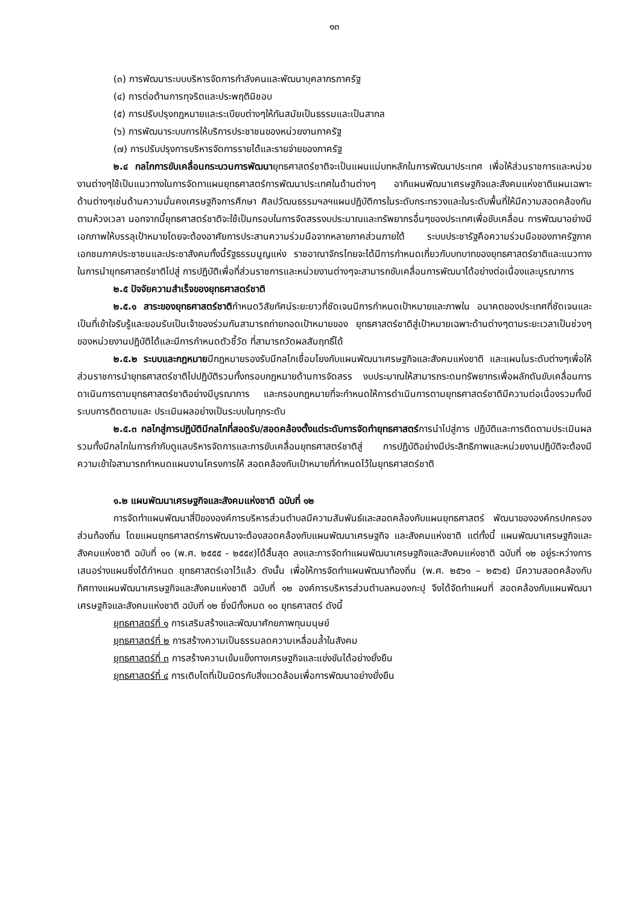๑๓
(๓) การพัฒนาระบบบริหารจัดการกำลังคนและพัฒนาบุคลากรภาครัฐ
(๔) การต่อต้านการทุจริตและประพฤติมิชอบ
(๕) การปรับปรุงกฎหมายและระเบียบต่างๆให้ทันสมัยเป็นธรรมและเป็นสากล
(๖) การพัฒนาระบบการให้บริการประชาชนของหน่วยงานภาครัฐ
(๗) การปรับปรุงการบริหารจัดการรายได้และรายจ่ายของภาครัฐ
๒.๔ กลไกการขับเคลื่อนกระบวนการพัฒนายุทธศาสตร์ชาติจะเป็นแผนแม่บทหลักในการพัฒนาประเทศ เพื่อให้ส่วนราชการและหน่วยงานต่างๆใช้เป็นแนวทางในการจัดทาแผนยุทธศาสตร์การพัฒนาประเทศในด้านต่างๆ อาทิแผนพัฒนาเศรษฐกิจและสังคมแห่งชาติแผนเฉพาะด้านต่างๆเช่นด้านความมั่นคงเศรษฐกิจการศึกษา ศิลปวัฒนธรรมฯลฯแผนปฏิบัติการในระดับกระทรวงและในระดับพื้นที่ให้มีความสอดคล้องกันตามห้วงเวลา นอกจากนี้ยุทธศาสตร์ชาติจะใช้เป็นกรอบในการจัดสรรงบประมาณและทรัพยากรอื่นๆของประเทศเพื่อขับเคลื่อน การพัฒนาอย่างมีเอกภาพให้บรรลุเป้าหมายโดยจะต้องอาศัยการประสานความร่วมมือจากหลายภาคส่วนภายใต้ ระบบประชารัฐคือความร่วมมือของภาครัฐภาคเอกชนภาคประชาชนและประชาสังคมทั้งนี้รัฐธรรมนูญแห่ง ราชอาณาจักรไทยจะได้มีการกำหนดเกี่ยวกับบทบาทของยุทธศาสตร์ชาติและแนวทางในการนำยุทธศาสตร์ชาติไปสู่ การปฏิบัติเพื่อที่ส่วนราชการและหน่วยงานต่างๆจะสามารถขับเคลื่อนการพัฒนาได้อย่างต่อเนื่องและบูรณาการ
๒.๕ ปัจจัยความสำเร็จของยุทธศาสตร์ชาติ
๒.๕.๑ สาระของยุทธศาสตร์ชาติกำหนดวิสัยทัศน์ระยะยาวที่ชัดเจนมีการกำหนดเป้าหมายและภาพใน อนาคตของประเทศที่ชัดเจนและเป็นที่เข้าใจรับรู้และยอมรับเป็นเจ้าของร่วมกันสามารถถ่ายทอดเป้าหมายของ ยุทธศาสตร์ชาติสู่เป้าหมายเฉพาะด้านต่างๆตามระยะเวลาเป็นช่วงๆของหน่วยงานปฏิบัติได้และมีการกำหนดตัวชี้วัด ที่สามารถวัดผลสัมฤทธิ์ได้
๒.๕.๒ ระบบและกฎหมายมีกฎหมายรองรับมีกลไกเชื่อมโยงกับแผนพัฒนาเศรษฐกิจและสังคมแห่งชาติ และแผนในระดับต่างๆเพื่อให้ส่วนราชการนำยุทธศาสตร์ชาติไปปฏิบัติรวมทั้งกรอบกฎหมายด้านการจัดสรร งบประมาณให้สามารถระดมทรัพยากรเพื่อผลักดันขับเคลื่อนการดาเนินการตามยุทธศาสตร์ชาติอย่างมีบูรณาการ และกรอบกฎหมายที่จะกำหนดให้การดำเนินการตามยุทธศาสตร์ชาติมีความต่อเนื่องรวมทั้งมีระบบการติดตามและ ประเมินผลอย่างเป็นระบบในทุกระดับ
๒.๕.๓ กลไกสู่การปฏิบัติมีกลไกที่สอดรับ/สอดคล้องตั้งแต่ระดับการจัดทำยุทธศาสตร์การนำไปสู่การ ปฏิบัติและการติดตามประเมินผลรวมทั้งมีกลไกในการกำกับดูแลบริหารจัดการและการขับเคลื่อนยุทธศาสตร์ชาติสู่ การปฏิบัติอย่างมีประสิทธิภาพและหน่วยงานปฏิบัติจะต้องมีความเข้าใจสามารถกำหนดแผนงานโครงการให้ สอดคล้องกับเป้าหมายที่กำหนดไว้ในยุทธศาสตร์ชาติ
๑.๒ แผนพัฒนาเศรษฐกิจและสังคมแห่งชาติ ฉบับที่ ๑๒
การจัดทำแผนพัฒนาสี่ปีขององค์การบริหารส่วนตำบลมีความสัมพันธ์และสอดคล้องกับแผนยุทธศาสตร์ พัฒนาขององค์กรปกครองส่วนท้องถิ่น โดยแผนยุทธศาสตร์การพัฒนาจะต้องสอดคล้องกับแผนพัฒนาเศรษฐกิจ และสังคมแห่งชาติ แต่ทั้งนี้ แผนพัฒนาเศรษฐกิจและสังคมแห่งชาติ ฉบับที่ ๑๑ (พ.ศ. ๒๕๕๕ - ๒๕๕๙)ได้สิ้นสุด ลงและการจัดทำแผนพัฒนาเศรษฐกิจและสังคมแห่งชาติ ฉบับที่ ๑๒ อยู่ระหว่างการเสนอร่างแผนซึ่งได้กำหนด ยุทธศาสตร์เอาไว้แล้ว ดังนั้น เพื่อให้การจัดทำแผนพัฒนาท้องถิ่น (พ.ศ. ๒๕๖๑ – ๒๕๖๕) มีความสอดคล้องกับ ทิศทางแผนพัฒนาเศรษฐกิจและสังคมแห่งชาติ ฉบับที่ ๑๒ องค์การบริหารส่วนตำบลหนองกะปุ จึงได้จัดทำแผนที่ สอดคล้องกับแผนพัฒนาเศรษฐกิจและสังคมแห่งชาติ ฉบับที่ ๑๒ ซึ่งมีทั้งหมด ๑๐ ยุทธศาสตร์ ดังนี้
ยุทธศาสตร์ที่ ๑ การเสริมสร้างและพัฒนาศักยภาพทุนมนุษย์
ยุทธศาสตร์ที่ ๒ การสร้างความเป็นธรรมลดความเหลื่อมล้ำในสังคม
ยุทธศาสตร์ที่ ๓ การสร้างความเข้มแข็งทางเศรษฐกิจและแข่งขันได้อย่างยั่งยืน
ยุทธศาสตร์ที่ ๔ การเติบโตที่เป็นมิตรกับสิ่งแวดล้อมเพื่อการพัฒนาอย่างยั่งยืน